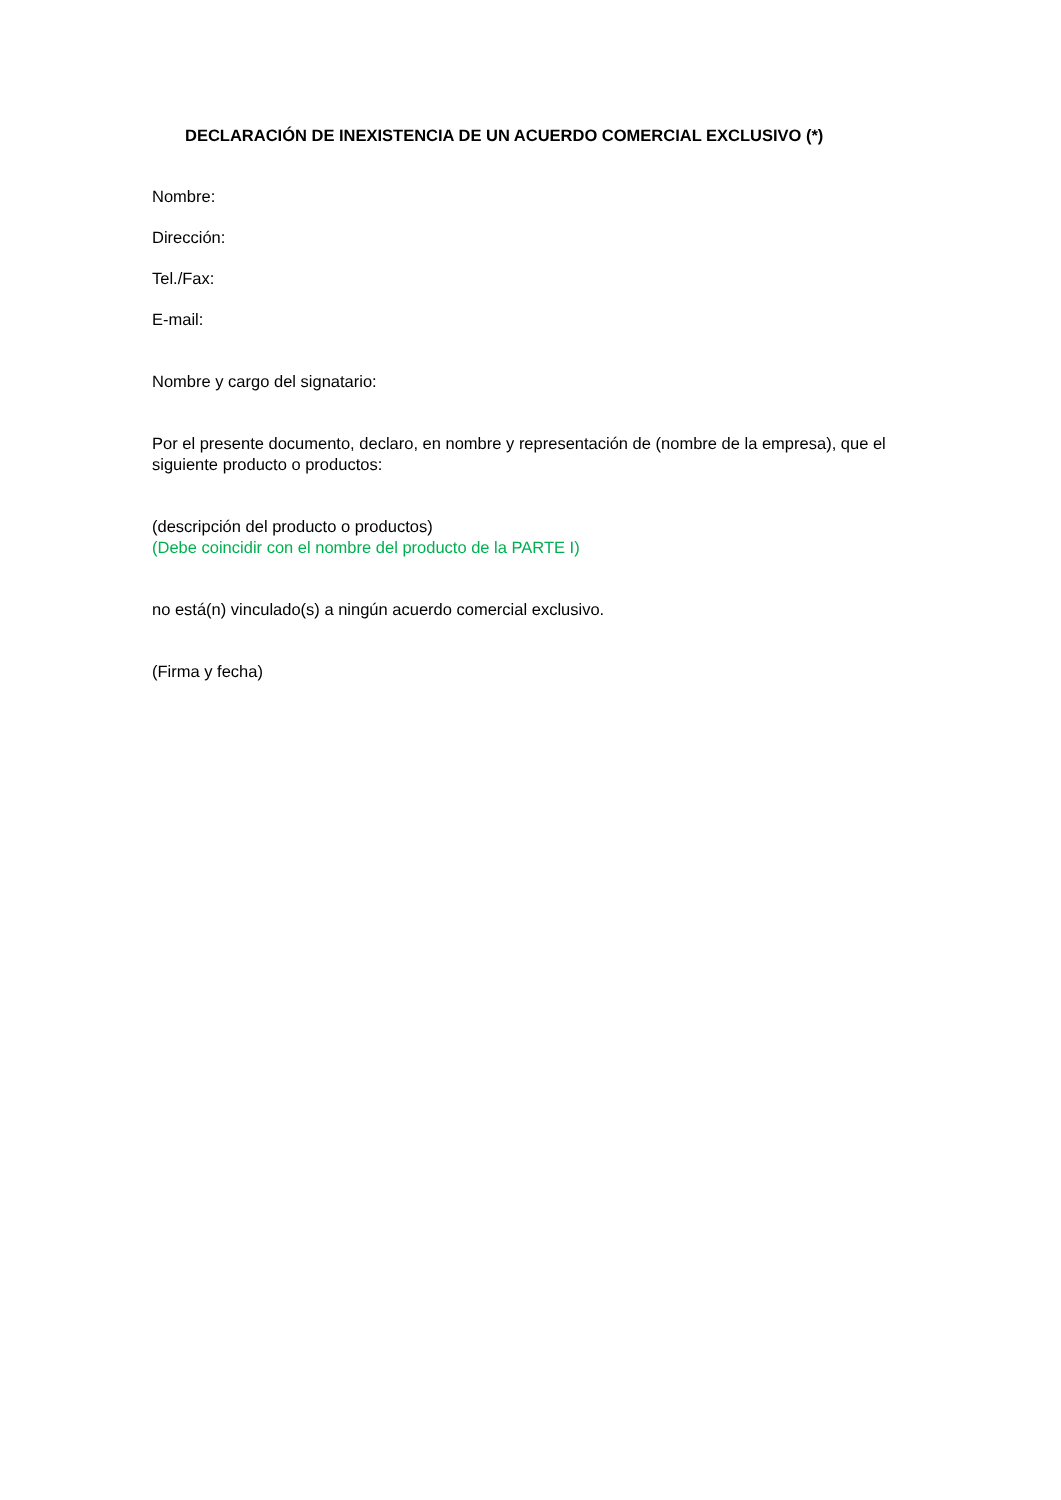DECLARACIÓN DE INEXISTENCIA DE UN ACUERDO COMERCIAL EXCLUSIVO (*)
Nombre:
Dirección:
Tel./Fax:
E-mail:
Nombre y cargo del signatario:
Por el presente documento, declaro, en nombre y representación de (nombre de la empresa), que el siguiente producto o productos:
(descripción del producto o productos)
(Debe coincidir con el nombre del producto de la PARTE I)
no está(n) vinculado(s) a ningún acuerdo comercial exclusivo.
(Firma y fecha)